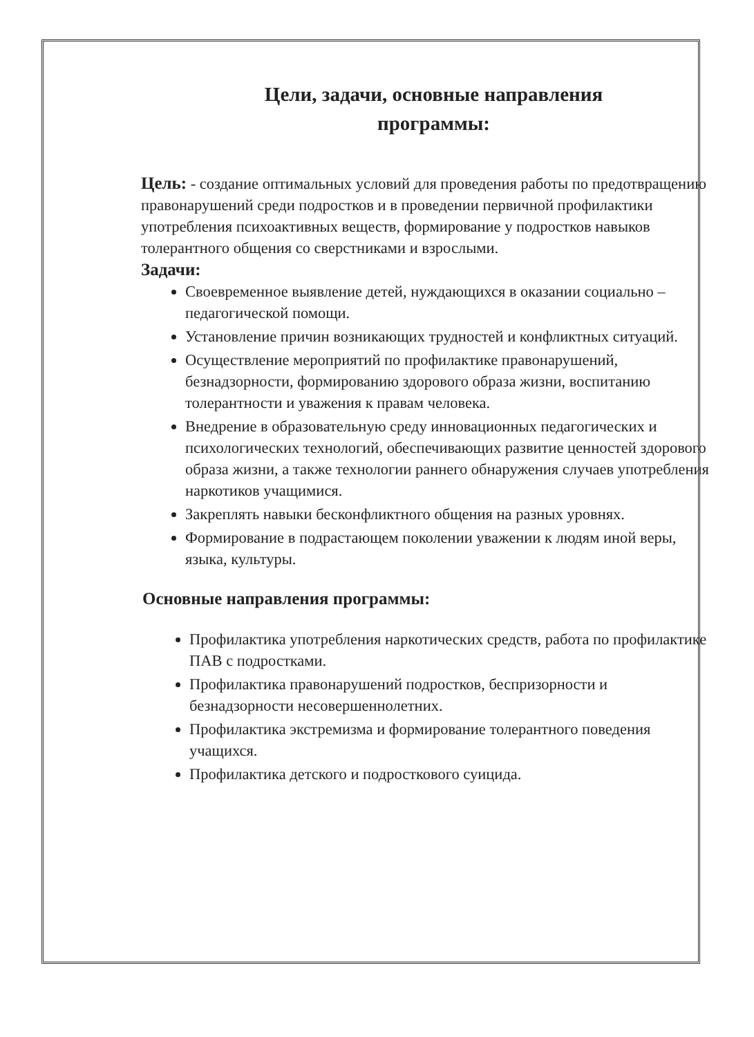Цели, задачи, основные направления
программы:
Цель: - создание оптимальных условий для проведения работы по предотвращению правонарушений среди подростков и в проведении первичной профилактики употребления психоактивных веществ, формирование у подростков навыков толерантного общения со сверстниками и взрослыми.
Задачи:
Своевременное выявление детей, нуждающихся в оказании социально – педагогической помощи.
Установление причин возникающих трудностей и конфликтных ситуаций.
Осуществление мероприятий по профилактике правонарушений, безнадзорности, формированию здорового образа жизни, воспитанию толерантности и уважения к правам человека.
Внедрение в образовательную среду инновационных педагогических и психологических технологий, обеспечивающих развитие ценностей здорового образа жизни, а также технологии раннего обнаружения случаев употребления наркотиков учащимися.
Закреплять навыки бесконфликтного общения на разных уровнях.
Формирование в подрастающем поколении уважении к людям иной веры, языка, культуры.
Основные направления программы:
Профилактика употребления наркотических средств, работа по профилактике ПАВ с подростками.
Профилактика правонарушений подростков, беспризорности и безнадзорности несовершеннолетних.
Профилактика экстремизма и формирование толерантного поведения учащихся.
Профилактика детского и подросткового суицида.